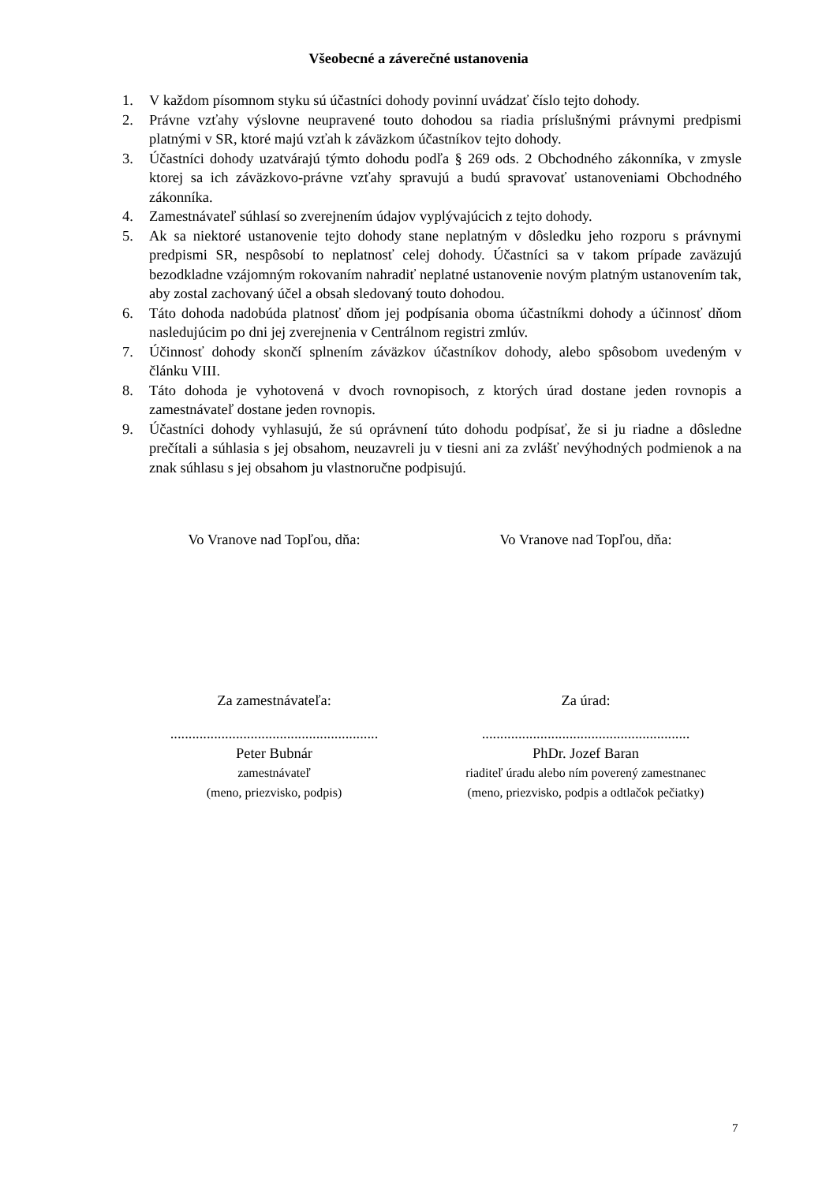Všeobecné a záverečné ustanovenia
1. V každom písomnom styku sú účastníci dohody povinní uvádzať číslo tejto dohody.
2. Právne vzťahy výslovne neupravené touto dohodou sa riadia príslušnými právnymi predpismi platnými v SR, ktoré majú vzťah k záväzkom účastníkov tejto dohody.
3. Účastníci dohody uzatvárajú týmto dohodu podľa § 269 ods. 2 Obchodného zákonníka, v zmysle ktorej sa ich záväzkovo-právne vzťahy spravujú a budú spravovať ustanoveniami Obchodného zákonníka.
4. Zamestnávateľ súhlasí so zverejnením údajov vyplývajúcich z tejto dohody.
5. Ak sa niektoré ustanovenie tejto dohody stane neplatným v dôsledku jeho rozporu s právnymi predpismi SR, nespôsobí to neplatnosť celej dohody. Účastníci sa v takom prípade zaväzujú bezodkladne vzájomným rokovaním nahradiť neplatné ustanovenie novým platným ustanovením tak, aby zostal zachovaný účel a obsah sledovaný touto dohodou.
6. Táto dohoda nadobúda platnosť dňom jej podpísania oboma účastníkmi dohody a účinnosť dňom nasledujúcim po dni jej zverejnenia v Centrálnom registri zmlúv.
7. Účinnosť dohody skončí splnením záväzkov účastníkov dohody, alebo spôsobom uvedeným v článku VIII.
8. Táto dohoda je vyhotovená v dvoch rovnopisoch, z ktorých úrad dostane jeden rovnopis a zamestnávateľ dostane jeden rovnopis.
9. Účastníci dohody vyhlasujú, že sú oprávnení túto dohodu podpísať, že si ju riadne a dôsledne prečítali a súhlasia s jej obsahom, neuzavreli ju v tiesni ani za zvlášť nevýhodných podmienok a na znak súhlasu s jej obsahom ju vlastnoručne podpisujú.
Vo Vranove nad Topľou, dňa: Vo Vranove nad Topľou, dňa:
Za zamestnávateľa: Za úrad:
.........................................................
Peter Bubnár
zamestnávateľ
(meno, priezvisko, podpis)
.........................................................
PhDr. Jozef Baran
riaditeľ úradu alebo ním poverený zamestnanec
(meno, priezvisko, podpis a odtlačok pečiatky)
7